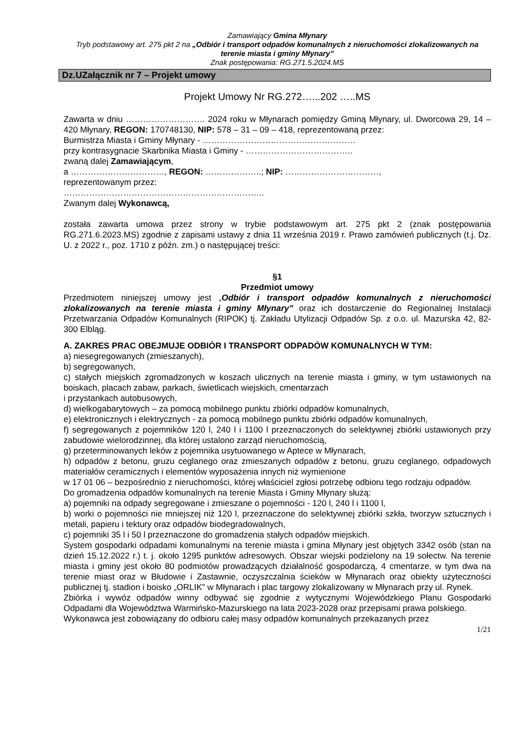Zamawiający Gmina Młynary
Tryb podstawowy art. 275 pkt 2 na „Odbiór i transport odpadów komunalnych z nieruchomości zlokalizowanych na terenie miasta i gminy Młynary”
Znak postępowania: RG.271.5.2024.MS
Dz.UZałącznik nr 7 – Projekt umowy
Projekt Umowy Nr RG.272…...202 …..MS
Zawarta w dniu ………………………. 2024 roku w Młynarach pomiędzy Gminą Młynary, ul. Dworcowa 29, 14 – 420 Młynary, REGON: 170748130, NIP: 578 – 31 – 09 – 418, reprezentowaną przez:
Burmistrza Miasta i Gminy Młynary - ………………………………………………
przy kontrasygnacie Skarbnika Miasta i Gminy - ………………………………..
zwaną dalej Zamawiającym,
a ……………………………, REGON: ………………..; NIP: ……………………………,
reprezentowanym przez:
……………………………………………………………..
Zwanym dalej Wykonawcą,
została zawarta umowa przez strony w trybie podstawowym art. 275 pkt 2 (znak postępowania RG.271.6.2023.MS) zgodnie z zapisami ustawy z dnia 11 września 2019 r. Prawo zamówień publicznych (t.j. Dz. U. z 2022 r., poz. 1710 z późn. zm.) o następującej treści:
§1
Przedmiot umowy
Przedmiotem niniejszej umowy jest „Odbiór i transport odpadów komunalnych z nieruchomości zlokalizowanych na terenie miasta i gminy Młynary” oraz ich dostarczenie do Regionalnej Instalacji Przetwarzania Odpadów Komunalnych (RIPOK) tj. Zakładu Utylizacji Odpadów Sp. z o.o. ul. Mazurska 42, 82-300 Elbląg.
A. ZAKRES PRAC OBEJMUJE ODBIÓR I TRANSPORT ODPADÓW KOMUNALNYCH W TYM:
a) niesegregowanych (zmieszanych),
b) segregowanych,
c) stałych miejskich zgromadzonych w koszach ulicznych na terenie miasta i gminy, w tym ustawionych na boiskach, placach zabaw, parkach, świetlicach wiejskich, cmentarzach
i przystankach autobusowych,
d) wielkogabarytowych – za pomocą mobilnego punktu zbiórki odpadów komunalnych,
e) elektronicznych i elektrycznych - za pomocą mobilnego punktu zbiórki odpadów komunalnych,
f) segregowanych z pojemników 120 l, 240 l i 1100 l przeznaczonych do selektywnej zbiórki ustawionych przy zabudowie wielorodzinnej, dla której ustalono zarząd nieruchomością,
g) przeterminowanych leków z pojemnika usytuowanego w Aptece w Młynarach,
h) odpadów z betonu, gruzu ceglanego oraz zmieszanych odpadów z betonu, gruzu ceglanego, odpadowych materiałów ceramicznych i elementów wyposażenia innych niż wymienione
w 17 01 06 – bezpośrednio z nieruchomości, której właściciel zgłosi potrzebę odbioru tego rodzaju odpadów.
Do gromadzenia odpadów komunalnych na terenie Miasta i Gminy Młynary służą:
a) pojemniki na odpady segregowane i zmieszane o pojemności - 120 l, 240 l i 1100 l,
b) worki o pojemności nie mniejszej niż 120 l, przeznaczone do selektywnej zbiórki szkła, tworzyw sztucznych i metali, papieru i tektury oraz odpadów biodegradowalnych,
c) pojemniki 35 l i 50 l przeznaczone do gromadzenia stałych odpadów miejskich.
System gospodarki odpadami komunalnymi na terenie miasta i gmina Młynary jest objętych 3342 osób (stan na dzień 15.12.2022 r.) t. j. około 1295 punktów adresowych. Obszar wiejski podzielony na 19 sołectw. Na terenie miasta i gminy jest około 80 podmiotów prowadzących działalność gospodarczą, 4 cmentarze, w tym dwa na terenie miast oraz w Błudowie i Zastawnie, oczyszczalnia ścieków w Młynarach oraz obiekty użyteczności publicznej tj. stadion i boisko „ORLIK” w Młynarach i plac targowy zlokalizowany w Młynarach przy ul. Rynek.
Zbiórka i wywóz odpadów winny odbywać się zgodnie z wytycznymi Wojewódzkiego Planu Gospodarki Odpadami dla Województwa Warmińsko-Mazurskiego na lata 2023-2028 oraz przepisami prawa polskiego.
Wykonawca jest zobowiązany do odbioru całej masy odpadów komunalnych przekazanych przez
1/21